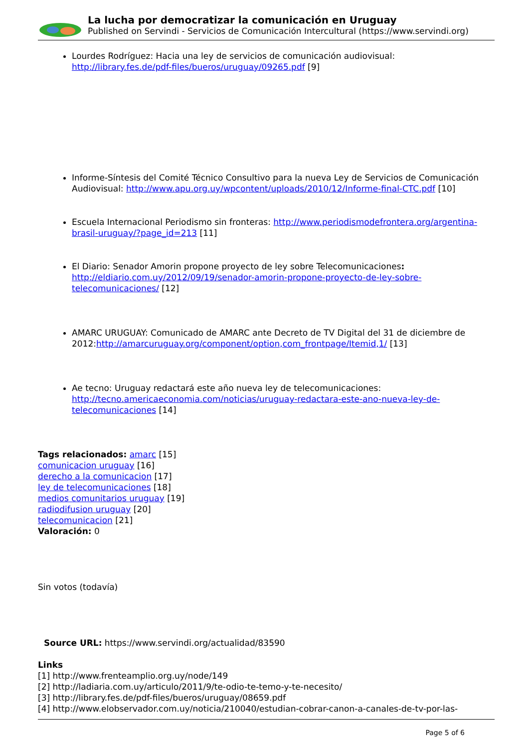La lucha por democratizar la comunicación en Uruguay
Published on Servindi - Servicios de Comunicación Intercultural (https://www.servindi.org)
Lourdes Rodríguez: Hacia una ley de servicios de comunicación audiovisual: http://library.fes.de/pdf-files/bueros/uruguay/09265.pdf [9]
Informe-Síntesis del Comité Técnico Consultivo para la nueva Ley de Servicios de Comunicación Audiovisual: http://www.apu.org.uy/wpcontent/uploads/2010/12/Informe-final-CTC.pdf [10]
Escuela Internacional Periodismo sin fronteras: http://www.periodismodefrontera.org/argentina-brasil-uruguay/?page_id=213 [11]
El Diario: Senador Amorin propone proyecto de ley sobre Telecomunicaciones: http://eldiario.com.uy/2012/09/19/senador-amorin-propone-proyecto-de-ley-sobre-telecomunicaciones/ [12]
AMARC URUGUAY: Comunicado de AMARC ante Decreto de TV Digital del 31 de diciembre de 2012:http://amarcuruguay.org/component/option,com_frontpage/Itemid,1/ [13]
Ae tecno: Uruguay redactará este año nueva ley de telecomunicaciones: http://tecno.americaeconomia.com/noticias/uruguay-redactara-este-ano-nueva-ley-de-telecomunicaciones [14]
Tags relacionados: amarc [15]
comunicacion uruguay [16]
derecho a la comunicacion [17]
ley de telecomunicaciones [18]
medios comunitarios uruguay [19]
radiodifusion uruguay [20]
telecomunicacion [21]
Valoración: 0
Sin votos (todavía)
Source URL: https://www.servindi.org/actualidad/83590
Links
[1] http://www.frenteamplio.org.uy/node/149
[2] http://ladiaria.com.uy/articulo/2011/9/te-odio-te-temo-y-te-necesito/
[3] http://library.fes.de/pdf-files/bueros/uruguay/08659.pdf
[4] http://www.elobservador.com.uy/noticia/210040/estudian-cobrar-canon-a-canales-de-tv-por-las-
Page 5 of 6